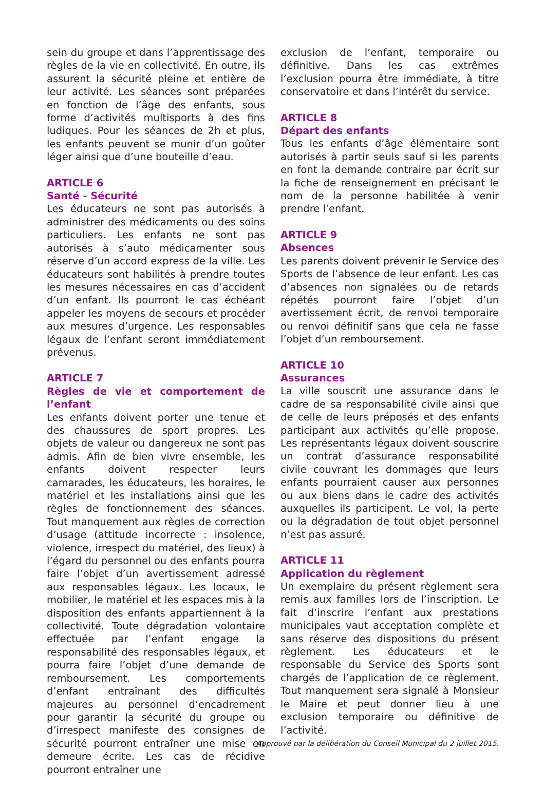sein du groupe et dans l’apprentissage des règles de la vie en collectivité. En outre, ils assurent la sécurité pleine et entière de leur activité. Les séances sont préparées en fonction de l’âge des enfants, sous forme d’activités multisports à des fins ludiques. Pour les séances de 2h et plus, les enfants peuvent se munir d’un goûter léger ainsi que d’une bouteille d’eau.
ARTICLE 6
Santé - Sécurité
Les éducateurs ne sont pas autorisés à administrer des médicaments ou des soins particuliers. Les enfants ne sont pas autorisés à s’auto médicamenter sous réserve d’un accord express de la ville. Les éducateurs sont habilités à prendre toutes les mesures nécessaires en cas d’accident d’un enfant. Ils pourront le cas échéant appeler les moyens de secours et procéder aux mesures d’urgence. Les responsables légaux de l’enfant seront immédiatement prévenus.
ARTICLE 7
Règles de vie et comportement de l’enfant
Les enfants doivent porter une tenue et des chaussures de sport propres. Les objets de valeur ou dangereux ne sont pas admis. Afin de bien vivre ensemble, les enfants doivent respecter leurs camarades, les éducateurs, les horaires, le matériel et les installations ainsi que les règles de fonctionnement des séances. Tout manquement aux règles de correction d’usage (attitude incorrecte : insolence, violence, irrespect du matériel, des lieux) à l’égard du personnel ou des enfants pourra faire l’objet d’un avertissement adressé aux responsables légaux. Les locaux, le mobilier, le matériel et les espaces mis à la disposition des enfants appartiennent à la collectivité. Toute dégradation volontaire effectuée par l’enfant engage la responsabilité des responsables légaux, et pourra faire l’objet d’une demande de remboursement. Les comportements d’enfant entraînant des difficultés majeures au personnel d’encadrement pour garantir la sécurité du groupe ou d’irrespect manifeste des consignes de sécurité pourront entraîner une mise en demeure écrite. Les cas de récidive pourront entraîner une
exclusion de l’enfant, temporaire ou définitive. Dans les cas extrêmes l’exclusion pourra être immédiate, à titre conservatoire et dans l’intérêt du service.
ARTICLE 8
Départ des enfants
Tous les enfants d’âge élémentaire sont autorisés à partir seuls sauf si les parents en font la demande contraire par écrit sur la fiche de renseignement en précisant le nom de la personne habilitée à venir prendre l’enfant.
ARTICLE 9
Absences
Les parents doivent prévenir le Service des Sports de l’absence de leur enfant. Les cas d’absences non signalées ou de retards répétés pourront faire l’objet d’un avertissement écrit, de renvoi temporaire ou renvoi définitif sans que cela ne fasse l’objet d’un remboursement.
ARTICLE 10
Assurances
La ville souscrit une assurance dans le cadre de sa responsabilité civile ainsi que de celle de leurs préposés et des enfants participant aux activités qu’elle propose. Les représentants légaux doivent souscrire un contrat d’assurance responsabilité civile couvrant les dommages que leurs enfants pourraient causer aux personnes ou aux biens dans le cadre des activités auxquelles ils participent. Le vol, la perte ou la dégradation de tout objet personnel n’est pas assuré.
ARTICLE 11
Application du règlement
Un exemplaire du présent règlement sera remis aux familles lors de l’inscription. Le fait d’inscrire l’enfant aux prestations municipales vaut acceptation complète et sans réserve des dispositions du présent règlement. Les éducateurs et le responsable du Service des Sports sont chargés de l’application de ce règlement. Tout manquement sera signalé à Monsieur le Maire et peut donner lieu à une exclusion temporaire ou définitive de l’activité.
Approuvé par la délibération du Conseil Municipal du 2 juillet 2015.